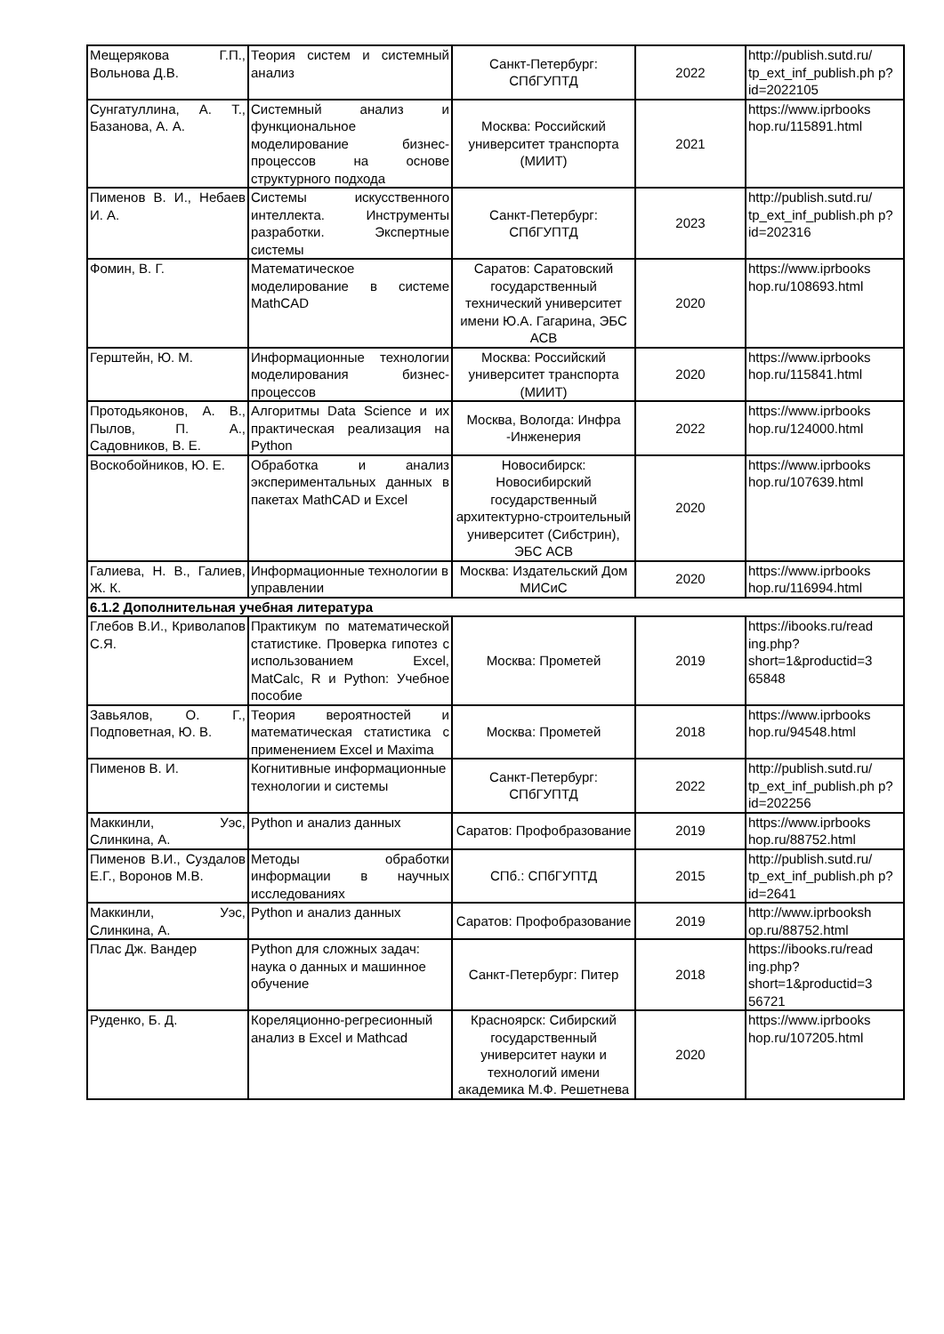| Мещерякова Г.П., Вольнова Д.В. | Теория систем и системный анализ | Санкт-Петербург: СПбГУПТД | 2022 | http://publish.sutd.ru/ tp_ext_inf_publish.ph p?id=2022105 |
| Сунгатуллина, А. Т., Базанова, А. А. | Системный анализ и функциональное моделирование бизнес-процессов на основе структурного подхода | Москва: Российский университет транспорта (МИИТ) | 2021 | https://www.iprbooks hop.ru/115891.html |
| Пименов В. И., Небаев И. А. | Системы искусственного интеллекта. Инструменты разработки. Экспертные системы | Санкт-Петербург: СПбГУПТД | 2023 | http://publish.sutd.ru/ tp_ext_inf_publish.ph p?id=202316 |
| Фомин, В. Г. | Математическое моделирование в системе MathCAD | Саратов: Саратовский государственный технический университет имени Ю.А. Гагарина, ЭБС АСВ | 2020 | https://www.iprbooks hop.ru/108693.html |
| Герштейн, Ю. М. | Информационные технологии моделирования бизнес-процессов | Москва: Российский университет транспорта (МИИТ) | 2020 | https://www.iprbooks hop.ru/115841.html |
| Протодьяконов, А. В., Пылов, П. А., Садовников, В. Е. | Алгоритмы Data Science и их практическая реализация на Python | Москва, Вологда: Инфра -Инженерия | 2022 | https://www.iprbooks hop.ru/124000.html |
| Воскобойников, Ю. Е. | Обработка и анализ экспериментальных данных в пакетах MathCAD и Excel | Новосибирск: Новосибирский государственный архитектурно-строительный университет (Сибстрин), ЭБС АСВ | 2020 | https://www.iprbooks hop.ru/107639.html |
| Галиева, Н. В., Галиев, Ж. К. | Информационные технологии в управлении | Москва: Издательский Дом МИСиС | 2020 | https://www.iprbooks hop.ru/116994.html |
| 6.1.2 Дополнительная учебная литература | | | | |
| Глебов В.И., Криволапов С.Я. | Практикум по математической статистике. Проверка гипотез с использованием Excel, MatCalc, R и Python: Учебное пособие | Москва: Прометей | 2019 | https://ibooks.ru/read ing.php? short=1&productid=3 65848 |
| Завьялов, О. Г., Подповетная, Ю. В. | Теория вероятностей и математическая статистика с применением Excel и Maxima | Москва: Прометей | 2018 | https://www.iprbooks hop.ru/94548.html |
| Пименов В. И. | Когнитивные информационные технологии и системы | Санкт-Петербург: СПбГУПТД | 2022 | http://publish.sutd.ru/ tp_ext_inf_publish.ph p?id=202256 |
| Маккинли, Уэс, Слинкина, А. | Python и анализ данных | Саратов: Профобразование | 2019 | https://www.iprbooks hop.ru/88752.html |
| Пименов В.И., Суздалов Е.Г., Воронов М.В. | Методы обработки информации в научных исследованиях | СПб.: СПбГУПТД | 2015 | http://publish.sutd.ru/ tp_ext_inf_publish.ph p?id=2641 |
| Маккинли, Уэс, Слинкина, А. | Python и анализ данных | Саратов: Профобразование | 2019 | http://www.iprbooksh op.ru/88752.html |
| Плас Дж. Вандер | Python для сложных задач: наука о данных и машинное обучение | Санкт-Петербург: Питер | 2018 | https://ibooks.ru/read ing.php? short=1&productid=3 56721 |
| Руденко, Б. Д. | Кореляционно-регресионный анализ в Excel и Mathcad | Красноярск: Сибирский государственный университет науки и технологий имени академика М.Ф. Решетнева | 2020 | https://www.iprbooks hop.ru/107205.html |